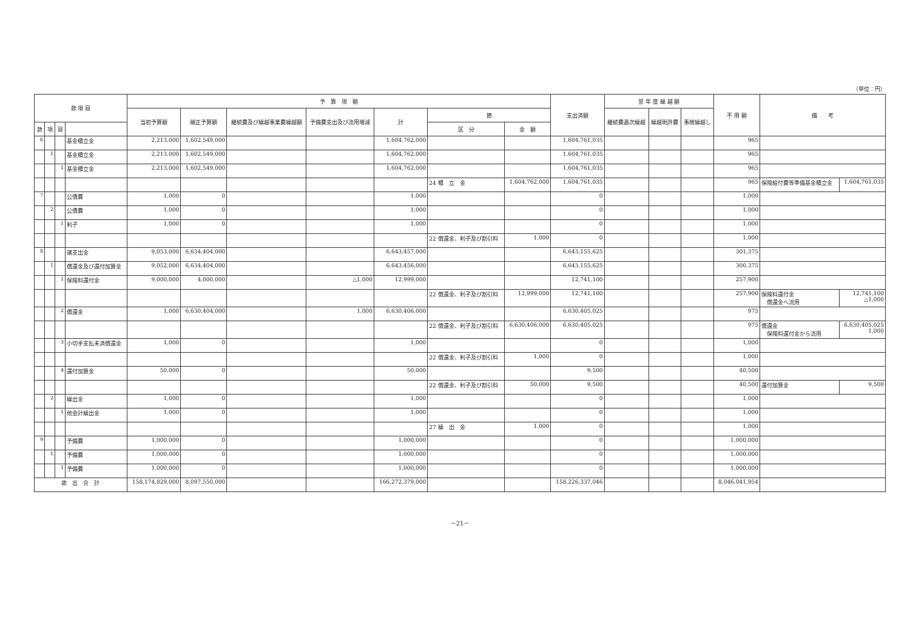（単位：円）
| 款 項 目 | | | | 予 算 現 額 | | | | | | | 支出済額 | 翌 年 度 繰 越 額 | | | 不 用 額 | 備 考 | |
| --- | --- | --- | --- | --- | --- | --- | --- | --- | --- | --- | --- | --- | --- | --- | --- | --- | --- |
| | | | | 当初予算額 | 補正予算額 | 継続費及び繰越事業費繰越額 | 予備費支出及び流用増減 | 計 | 節 | | | 継続費逓次繰越 | 繰越明許費 | 事故繰越し | | | |
| 款 | 項 | 目 | | | | | | | 区 分 | 金 額 | | | | | | | |
| 6 | | | 基金積立金 | 2,213,000 | 1,602,549,000 | | | 1,604,762,000 | | | 1,604,761,035 | | | | 965 | | |
| | 1 | | 基金積立金 | 2,213,000 | 1,602,549,000 | | | 1,604,762,000 | | | 1,604,761,035 | | | | 965 | | |
| | | 1 | 基金積立金 | 2,213,000 | 1,602,549,000 | | | 1,604,762,000 | | | 1,604,761,035 | | | | 965 | | |
| | | | | | | | | | 24 積 立 金 | 1,604,762,000 | 1,604,761,035 | | | | 965 | 保険給付費等準備基金積立金 | 1,604,761,035 |
| 7 | | | 公債費 | 1,000 | 0 | | | 1,000 | | | 0 | | | | 1,000 | | |
| | 2 | | 公債費 | 1,000 | 0 | | | 1,000 | | | 0 | | | | 1,000 | | |
| | | 1 | 利子 | 1,000 | 0 | | | 1,000 | | | 0 | | | | 1,000 | | |
| | | | | | | | | | 22 償還金、利子及び割引料 | 1,000 | 0 | | | | 1,000 | | |
| 8 | | | 諸支出金 | 9,053,000 | 6,634,404,000 | | | 6,643,457,000 | | | 6,643,155,625 | | | | 301,375 | | |
| | 1 | | 償還金及び還付加算金 | 9,052,000 | 6,634,404,000 | | | 6,643,456,000 | | | 6,643,155,625 | | | | 300,375 | | |
| | | 1 | 保険料還付金 | 9,000,000 | 4,000,000 | | △1,000 | 12,999,000 | | | 12,741,100 | | | | 257,900 | | |
| | | | | | | | | | 22 償還金、利子及び割引料 | 12,999,000 | 12,741,100 | | | | 257,900 | 保険料還付金 償還金へ流用 | 12,741,100 △1,000 |
| | | 2 | 償還金 | 1,000 | 6,630,404,000 | | 1,000 | 6,630,406,000 | | | 6,630,405,025 | | | | 975 | | |
| | | | | | | | | | 22 償還金、利子及び割引料 | 6,630,406,000 | 6,630,405,025 | | | | 975 | 償還金 保険料還付金から流用 | 6,630,405,025 1,000 |
| | | 3 | 小切手支払未済償還金 | 1,000 | 0 | | | 1,000 | | | 0 | | | | 1,000 | | |
| | | | | | | | | | 22 償還金、利子及び割引料 | 1,000 | 0 | | | | 1,000 | | |
| | | 4 | 還付加算金 | 50,000 | 0 | | | 50,000 | | | 9,500 | | | | 40,500 | | |
| | | | | | | | | | 22 償還金、利子及び割引料 | 50,000 | 9,500 | | | | 40,500 | 還付加算金 | 9,500 |
| | 2 | | 繰出金 | 1,000 | 0 | | | 1,000 | | | 0 | | | | 1,000 | | |
| | | 1 | 他会計繰出金 | 1,000 | 0 | | | 1,000 | | | 0 | | | | 1,000 | | |
| | | | | | | | | | 27 繰 出 金 | 1,000 | 0 | | | | 1,000 | | |
| 9 | | | 予備費 | 1,000,000 | 0 | | | 1,000,000 | | | 0 | | | | 1,000,000 | | |
| | 1 | | 予備費 | 1,000,000 | 0 | | | 1,000,000 | | | 0 | | | | 1,000,000 | | |
| | | 1 | 予備費 | 1,000,000 | 0 | | | 1,000,000 | | | 0 | | | | 1,000,000 | | |
| 歳 出 合 計 | | | | 158,174,829,000 | 8,097,550,000 | | | 166,272,379,000 | | | 158,226,337,046 | | | | 8,046,041,954 | | |
－21－